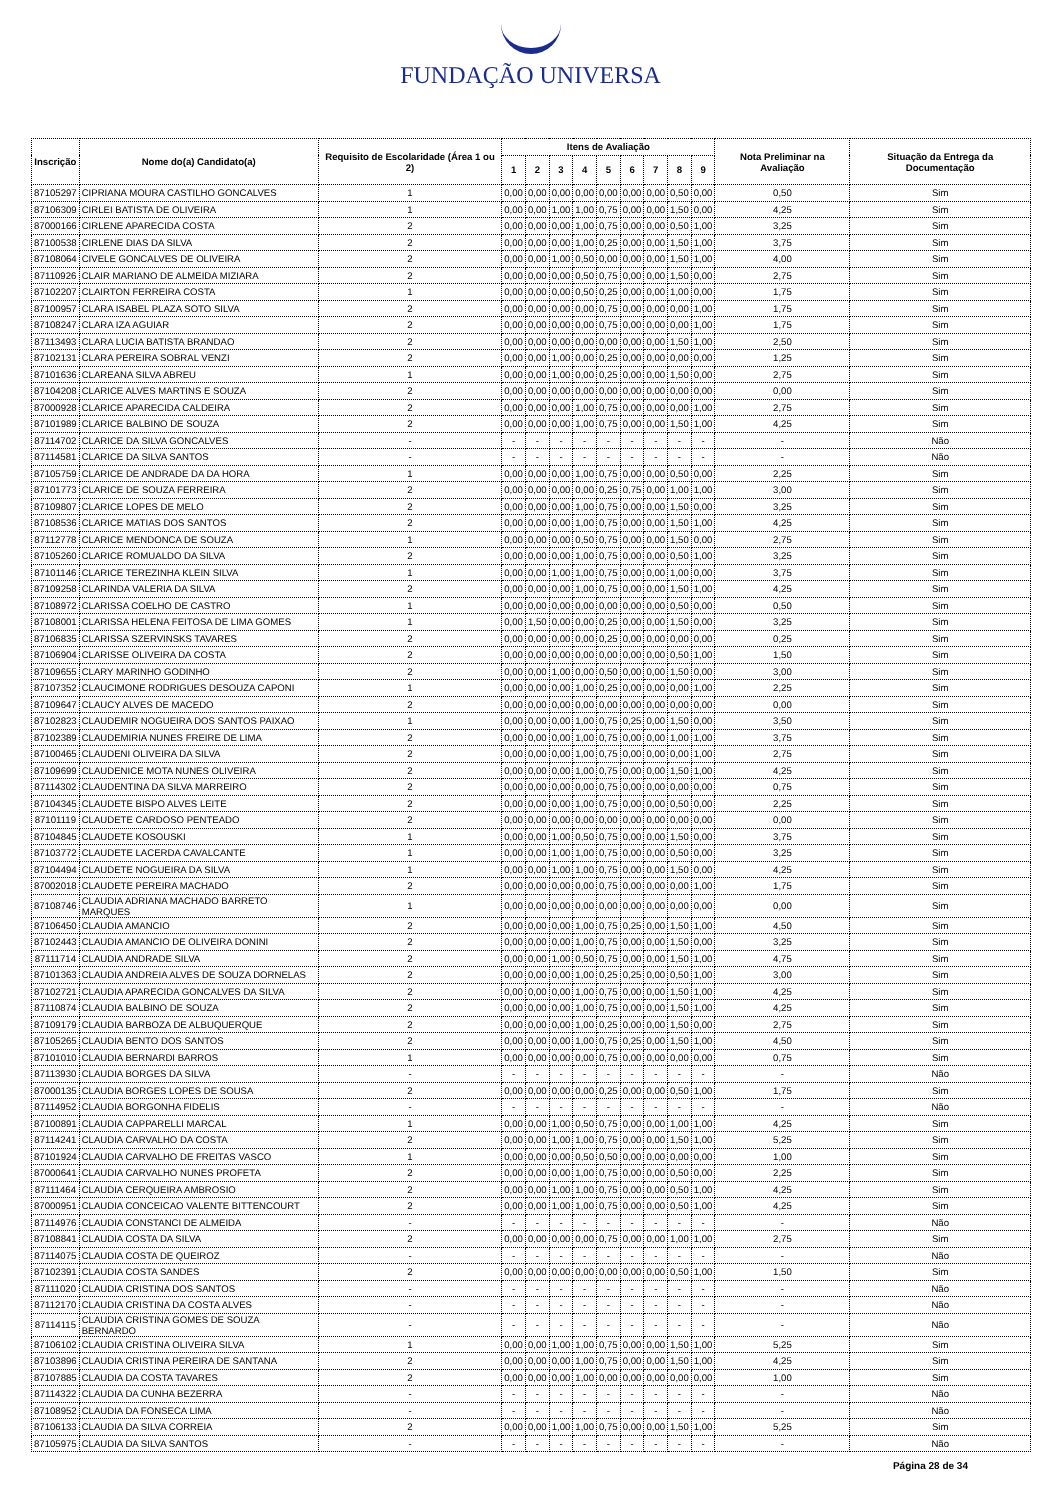FUNDAÇÃO UNIVERSA
| Inscrição | Nome do(a) Candidato(a) | Requisito de Escolaridade (Área 1 ou 2) | Itens de Avaliação | | | | | | | | | Nota Preliminar na Avaliação | Situação da Entrega da Documentação |
| --- | --- | --- | --- | --- | --- | --- | --- | --- | --- | --- | --- | --- | --- |
| | | | 1 | 2 | 3 | 4 | 5 | 6 | 7 | 8 | 9 | | |
| 87105297 | CIPRIANA MOURA CASTILHO GONCALVES | 1 | 0,00 | 0,00 | 0,00 | 0,00 | 0,00 | 0,00 | 0,00 | 0,50 | 0,00 | 0,50 | Sim |
| 87106309 | CIRLEI BATISTA DE OLIVEIRA | 1 | 0,00 | 0,00 | 1,00 | 1,00 | 0,75 | 0,00 | 0,00 | 1,50 | 0,00 | 4,25 | Sim |
| 87000166 | CIRLENE APARECIDA COSTA | 2 | 0,00 | 0,00 | 0,00 | 1,00 | 0,75 | 0,00 | 0,00 | 0,50 | 1,00 | 3,25 | Sim |
| 87100538 | CIRLENE DIAS DA SILVA | 2 | 0,00 | 0,00 | 0,00 | 1,00 | 0,25 | 0,00 | 0,00 | 1,50 | 1,00 | 3,75 | Sim |
| 87108064 | CIVELE GONCALVES DE OLIVEIRA | 2 | 0,00 | 0,00 | 1,00 | 0,50 | 0,00 | 0,00 | 0,00 | 1,50 | 1,00 | 4,00 | Sim |
| 87110926 | CLAIR MARIANO DE ALMEIDA MIZIARA | 2 | 0,00 | 0,00 | 0,00 | 0,50 | 0,75 | 0,00 | 0,00 | 1,50 | 0,00 | 2,75 | Sim |
| 87102207 | CLAIRTON FERREIRA COSTA | 1 | 0,00 | 0,00 | 0,00 | 0,50 | 0,25 | 0,00 | 0,00 | 1,00 | 0,00 | 1,75 | Sim |
| 87100957 | CLARA ISABEL PLAZA SOTO SILVA | 2 | 0,00 | 0,00 | 0,00 | 0,00 | 0,75 | 0,00 | 0,00 | 0,00 | 1,00 | 1,75 | Sim |
| 87108247 | CLARA IZA AGUIAR | 2 | 0,00 | 0,00 | 0,00 | 0,00 | 0,75 | 0,00 | 0,00 | 0,00 | 1,00 | 1,75 | Sim |
| 87113493 | CLARA LUCIA BATISTA BRANDAO | 2 | 0,00 | 0,00 | 0,00 | 0,00 | 0,00 | 0,00 | 0,00 | 1,50 | 1,00 | 2,50 | Sim |
| 87102131 | CLARA PEREIRA SOBRAL VENZI | 2 | 0,00 | 0,00 | 1,00 | 0,00 | 0,25 | 0,00 | 0,00 | 0,00 | 0,00 | 1,25 | Sim |
| 87101636 | CLAREANA SILVA ABREU | 1 | 0,00 | 0,00 | 1,00 | 0,00 | 0,25 | 0,00 | 0,00 | 1,50 | 0,00 | 2,75 | Sim |
| 87104208 | CLARICE ALVES MARTINS E SOUZA | 2 | 0,00 | 0,00 | 0,00 | 0,00 | 0,00 | 0,00 | 0,00 | 0,00 | 0,00 | 0,00 | Sim |
| 87000928 | CLARICE APARECIDA CALDEIRA | 2 | 0,00 | 0,00 | 0,00 | 1,00 | 0,75 | 0,00 | 0,00 | 0,00 | 1,00 | 2,75 | Sim |
| 87101989 | CLARICE BALBINO DE SOUZA | 2 | 0,00 | 0,00 | 0,00 | 1,00 | 0,75 | 0,00 | 0,00 | 1,50 | 1,00 | 4,25 | Sim |
| 87114702 | CLARICE DA SILVA GONCALVES | - | - | - | - | - | - | - | - | - | - | - | Não |
| 87114581 | CLARICE DA SILVA SANTOS | - | - | - | - | - | - | - | - | - | - | - | Não |
| 87105759 | CLARICE DE ANDRADE DA DA HORA | 1 | 0,00 | 0,00 | 0,00 | 1,00 | 0,75 | 0,00 | 0,00 | 0,50 | 0,00 | 2,25 | Sim |
| 87101773 | CLARICE DE SOUZA FERREIRA | 2 | 0,00 | 0,00 | 0,00 | 0,00 | 0,25 | 0,75 | 0,00 | 1,00 | 1,00 | 3,00 | Sim |
| 87109807 | CLARICE LOPES DE MELO | 2 | 0,00 | 0,00 | 0,00 | 1,00 | 0,75 | 0,00 | 0,00 | 1,50 | 0,00 | 3,25 | Sim |
| 87108536 | CLARICE MATIAS DOS SANTOS | 2 | 0,00 | 0,00 | 0,00 | 1,00 | 0,75 | 0,00 | 0,00 | 1,50 | 1,00 | 4,25 | Sim |
| 87112778 | CLARICE MENDONCA DE SOUZA | 1 | 0,00 | 0,00 | 0,00 | 0,50 | 0,75 | 0,00 | 0,00 | 1,50 | 0,00 | 2,75 | Sim |
| 87105260 | CLARICE ROMUALDO DA SILVA | 2 | 0,00 | 0,00 | 0,00 | 1,00 | 0,75 | 0,00 | 0,00 | 0,50 | 1,00 | 3,25 | Sim |
| 87101146 | CLARICE TEREZINHA KLEIN SILVA | 1 | 0,00 | 0,00 | 1,00 | 1,00 | 0,75 | 0,00 | 0,00 | 1,00 | 0,00 | 3,75 | Sim |
| 87109258 | CLARINDA VALERIA DA SILVA | 2 | 0,00 | 0,00 | 0,00 | 1,00 | 0,75 | 0,00 | 0,00 | 1,50 | 1,00 | 4,25 | Sim |
| 87108972 | CLARISSA COELHO DE CASTRO | 1 | 0,00 | 0,00 | 0,00 | 0,00 | 0,00 | 0,00 | 0,00 | 0,50 | 0,00 | 0,50 | Sim |
| 87108001 | CLARISSA HELENA FEITOSA DE LIMA GOMES | 1 | 0,00 | 1,50 | 0,00 | 0,00 | 0,25 | 0,00 | 0,00 | 1,50 | 0,00 | 3,25 | Sim |
| 87106835 | CLARISSA SZERVINSKS TAVARES | 2 | 0,00 | 0,00 | 0,00 | 0,00 | 0,25 | 0,00 | 0,00 | 0,00 | 0,00 | 0,25 | Sim |
| 87106904 | CLARISSE OLIVEIRA DA COSTA | 2 | 0,00 | 0,00 | 0,00 | 0,00 | 0,00 | 0,00 | 0,00 | 0,50 | 1,00 | 1,50 | Sim |
| 87109655 | CLARY MARINHO GODINHO | 2 | 0,00 | 0,00 | 1,00 | 0,00 | 0,50 | 0,00 | 0,00 | 1,50 | 0,00 | 3,00 | Sim |
| 87107352 | CLAUCIMONE RODRIGUES DESOUZA CAPONI | 1 | 0,00 | 0,00 | 0,00 | 1,00 | 0,25 | 0,00 | 0,00 | 0,00 | 1,00 | 2,25 | Sim |
| 87109647 | CLAUCY ALVES DE MACEDO | 2 | 0,00 | 0,00 | 0,00 | 0,00 | 0,00 | 0,00 | 0,00 | 0,00 | 0,00 | 0,00 | Sim |
| 87102823 | CLAUDEMIR NOGUEIRA DOS SANTOS PAIXAO | 1 | 0,00 | 0,00 | 0,00 | 1,00 | 0,75 | 0,25 | 0,00 | 1,50 | 0,00 | 3,50 | Sim |
| 87102389 | CLAUDEMIRIA NUNES FREIRE DE LIMA | 2 | 0,00 | 0,00 | 0,00 | 1,00 | 0,75 | 0,00 | 0,00 | 1,00 | 1,00 | 3,75 | Sim |
| 87100465 | CLAUDENI OLIVEIRA DA SILVA | 2 | 0,00 | 0,00 | 0,00 | 1,00 | 0,75 | 0,00 | 0,00 | 0,00 | 1,00 | 2,75 | Sim |
| 87109699 | CLAUDENICE MOTA NUNES OLIVEIRA | 2 | 0,00 | 0,00 | 0,00 | 1,00 | 0,75 | 0,00 | 0,00 | 1,50 | 1,00 | 4,25 | Sim |
| 87114302 | CLAUDENTINA DA SILVA MARREIRO | 2 | 0,00 | 0,00 | 0,00 | 0,00 | 0,75 | 0,00 | 0,00 | 0,00 | 0,00 | 0,75 | Sim |
| 87104345 | CLAUDETE BISPO ALVES LEITE | 2 | 0,00 | 0,00 | 0,00 | 1,00 | 0,75 | 0,00 | 0,00 | 0,50 | 0,00 | 2,25 | Sim |
| 87101119 | CLAUDETE CARDOSO PENTEADO | 2 | 0,00 | 0,00 | 0,00 | 0,00 | 0,00 | 0,00 | 0,00 | 0,00 | 0,00 | 0,00 | Sim |
| 87104845 | CLAUDETE KOSOUSKI | 1 | 0,00 | 0,00 | 1,00 | 0,50 | 0,75 | 0,00 | 0,00 | 1,50 | 0,00 | 3,75 | Sim |
| 87103772 | CLAUDETE LACERDA CAVALCANTE | 1 | 0,00 | 0,00 | 1,00 | 1,00 | 0,75 | 0,00 | 0,00 | 0,50 | 0,00 | 3,25 | Sim |
| 87104494 | CLAUDETE NOGUEIRA DA SILVA | 1 | 0,00 | 0,00 | 1,00 | 1,00 | 0,75 | 0,00 | 0,00 | 1,50 | 0,00 | 4,25 | Sim |
| 87002018 | CLAUDETE PEREIRA MACHADO | 2 | 0,00 | 0,00 | 0,00 | 0,00 | 0,75 | 0,00 | 0,00 | 0,00 | 1,00 | 1,75 | Sim |
| 87108746 | CLAUDIA ADRIANA MACHADO BARRETO MARQUES | 1 | 0,00 | 0,00 | 0,00 | 0,00 | 0,00 | 0,00 | 0,00 | 0,00 | 0,00 | 0,00 | Sim |
| 87106450 | CLAUDIA AMANCIO | 2 | 0,00 | 0,00 | 0,00 | 1,00 | 0,75 | 0,25 | 0,00 | 1,50 | 1,00 | 4,50 | Sim |
| 87102443 | CLAUDIA AMANCIO DE OLIVEIRA DONINI | 2 | 0,00 | 0,00 | 0,00 | 1,00 | 0,75 | 0,00 | 0,00 | 1,50 | 0,00 | 3,25 | Sim |
| 87111714 | CLAUDIA ANDRADE SILVA | 2 | 0,00 | 0,00 | 1,00 | 0,50 | 0,75 | 0,00 | 0,00 | 1,50 | 1,00 | 4,75 | Sim |
| 87101363 | CLAUDIA ANDREIA ALVES DE SOUZA DORNELAS | 2 | 0,00 | 0,00 | 0,00 | 1,00 | 0,25 | 0,25 | 0,00 | 0,50 | 1,00 | 3,00 | Sim |
| 87102721 | CLAUDIA APARECIDA GONCALVES DA SILVA | 2 | 0,00 | 0,00 | 0,00 | 1,00 | 0,75 | 0,00 | 0,00 | 1,50 | 1,00 | 4,25 | Sim |
| 87110874 | CLAUDIA BALBINO DE SOUZA | 2 | 0,00 | 0,00 | 0,00 | 1,00 | 0,75 | 0,00 | 0,00 | 1,50 | 1,00 | 4,25 | Sim |
| 87109179 | CLAUDIA BARBOZA DE ALBUQUERQUE | 2 | 0,00 | 0,00 | 0,00 | 1,00 | 0,25 | 0,00 | 0,00 | 1,50 | 0,00 | 2,75 | Sim |
| 87105265 | CLAUDIA BENTO DOS SANTOS | 2 | 0,00 | 0,00 | 0,00 | 1,00 | 0,75 | 0,25 | 0,00 | 1,50 | 1,00 | 4,50 | Sim |
| 87101010 | CLAUDIA BERNARDI BARROS | 1 | 0,00 | 0,00 | 0,00 | 0,00 | 0,75 | 0,00 | 0,00 | 0,00 | 0,00 | 0,75 | Sim |
| 87113930 | CLAUDIA BORGES DA SILVA | - | - | - | - | - | - | - | - | - | - | - | Não |
| 87000135 | CLAUDIA BORGES LOPES DE SOUSA | 2 | 0,00 | 0,00 | 0,00 | 0,00 | 0,25 | 0,00 | 0,00 | 0,50 | 1,00 | 1,75 | Sim |
| 87114952 | CLAUDIA BORGONHA FIDELIS | - | - | - | - | - | - | - | - | - | - | - | Não |
| 87100891 | CLAUDIA CAPPARELLI MARCAL | 1 | 0,00 | 0,00 | 1,00 | 0,50 | 0,75 | 0,00 | 0,00 | 1,00 | 1,00 | 4,25 | Sim |
| 87114241 | CLAUDIA CARVALHO DA COSTA | 2 | 0,00 | 0,00 | 1,00 | 1,00 | 0,75 | 0,00 | 0,00 | 1,50 | 1,00 | 5,25 | Sim |
| 87101924 | CLAUDIA CARVALHO DE FREITAS VASCO | 1 | 0,00 | 0,00 | 0,00 | 0,50 | 0,50 | 0,00 | 0,00 | 0,00 | 0,00 | 1,00 | Sim |
| 87000641 | CLAUDIA CARVALHO NUNES PROFETA | 2 | 0,00 | 0,00 | 0,00 | 1,00 | 0,75 | 0,00 | 0,00 | 0,50 | 0,00 | 2,25 | Sim |
| 87111464 | CLAUDIA CERQUEIRA AMBROSIO | 2 | 0,00 | 0,00 | 1,00 | 1,00 | 0,75 | 0,00 | 0,00 | 0,50 | 1,00 | 4,25 | Sim |
| 87000951 | CLAUDIA CONCEICAO VALENTE BITTENCOURT | 2 | 0,00 | 0,00 | 1,00 | 1,00 | 0,75 | 0,00 | 0,00 | 0,50 | 1,00 | 4,25 | Sim |
| 87114976 | CLAUDIA CONSTANCI DE ALMEIDA | - | - | - | - | - | - | - | - | - | - | - | Não |
| 87108841 | CLAUDIA COSTA DA SILVA | 2 | 0,00 | 0,00 | 0,00 | 0,00 | 0,75 | 0,00 | 0,00 | 1,00 | 1,00 | 2,75 | Sim |
| 87114075 | CLAUDIA COSTA DE QUEIROZ | - | - | - | - | - | - | - | - | - | - | - | Não |
| 87102391 | CLAUDIA COSTA SANDES | 2 | 0,00 | 0,00 | 0,00 | 0,00 | 0,00 | 0,00 | 0,00 | 0,50 | 1,00 | 1,50 | Sim |
| 87111020 | CLAUDIA CRISTINA DOS SANTOS | - | - | - | - | - | - | - | - | - | - | - | Não |
| 87112170 | CLAUDIA CRISTINA DA COSTA ALVES | - | - | - | - | - | - | - | - | - | - | - | Não |
| 87114115 | CLAUDIA CRISTINA GOMES DE SOUZA BERNARDO | - | - | - | - | - | - | - | - | - | - | - | Não |
| 87106102 | CLAUDIA CRISTINA OLIVEIRA SILVA | 1 | 0,00 | 0,00 | 1,00 | 1,00 | 0,75 | 0,00 | 0,00 | 1,50 | 1,00 | 5,25 | Sim |
| 87103896 | CLAUDIA CRISTINA PEREIRA DE SANTANA | 2 | 0,00 | 0,00 | 0,00 | 1,00 | 0,75 | 0,00 | 0,00 | 1,50 | 1,00 | 4,25 | Sim |
| 87107885 | CLAUDIA DA COSTA TAVARES | 2 | 0,00 | 0,00 | 0,00 | 1,00 | 0,00 | 0,00 | 0,00 | 0,00 | 0,00 | 1,00 | Sim |
| 87114322 | CLAUDIA DA CUNHA BEZERRA | - | - | - | - | - | - | - | - | - | - | - | Não |
| 87108952 | CLAUDIA DA FONSECA LIMA | - | - | - | - | - | - | - | - | - | - | - | Não |
| 87106133 | CLAUDIA DA SILVA CORREIA | 2 | 0,00 | 0,00 | 1,00 | 1,00 | 0,75 | 0,00 | 0,00 | 1,50 | 1,00 | 5,25 | Sim |
| 87105975 | CLAUDIA DA SILVA SANTOS | - | - | - | - | - | - | - | - | - | - | - | Não |
Página 28 de 34